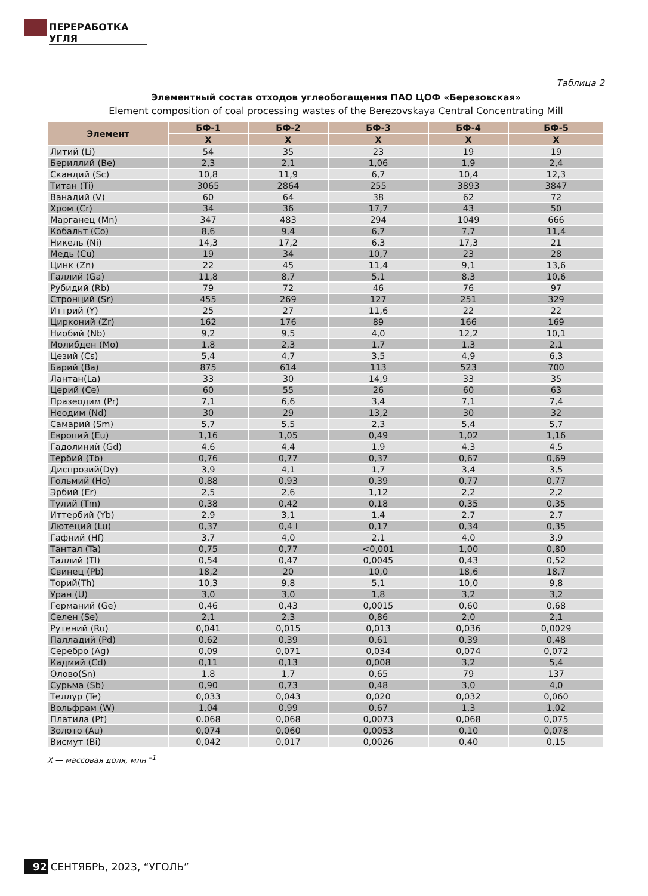ПЕРЕРАБОТКА УГЛЯ
Таблица 2
Элементный состав отходов углеобогащения ПАО ЦОФ «Березовская»
Element composition of coal processing wastes of the Berezovskaya Central Concentrating Mill
| Элемент | БФ-1 | БФ-2 | БФ-3 | БФ-4 | БФ-5 |
| --- | --- | --- | --- | --- | --- |
| | X | X | X | X | X |
| Литий (Li) | 54 | 35 | 23 | 19 | 19 |
| Бериллий (Be) | 2,3 | 2,1 | 1,06 | 1,9 | 2,4 |
| Скандий (Sc) | 10,8 | 11,9 | 6,7 | 10,4 | 12,3 |
| Титан (Ti) | 3065 | 2864 | 255 | 3893 | 3847 |
| Ванадий (V) | 60 | 64 | 38 | 62 | 72 |
| Хром (Cr) | 34 | 36 | 17,7 | 43 | 50 |
| Марганец (Mn) | 347 | 483 | 294 | 1049 | 666 |
| Кобальт (Co) | 8,6 | 9,4 | 6,7 | 7,7 | 11,4 |
| Никель (Ni) | 14,3 | 17,2 | 6,3 | 17,3 | 21 |
| Медь (Cu) | 19 | 34 | 10,7 | 23 | 28 |
| Цинк (Zn) | 22 | 45 | 11,4 | 9,1 | 13,6 |
| Галлий (Ga) | 11,8 | 8,7 | 5,1 | 8,3 | 10,6 |
| Рубидий (Rb) | 79 | 72 | 46 | 76 | 97 |
| Стронций (Sr) | 455 | 269 | 127 | 251 | 329 |
| Иттрий (Y) | 25 | 27 | 11,6 | 22 | 22 |
| Цирконий (Zr) | 162 | 176 | 89 | 166 | 169 |
| Ниобий (Nb) | 9,2 | 9,5 | 4,0 | 12,2 | 10,1 |
| Молибден (Mo) | 1,8 | 2,3 | 1,7 | 1,3 | 2,1 |
| Цезий (Cs) | 5,4 | 4,7 | 3,5 | 4,9 | 6,3 |
| Барий (Ba) | 875 | 614 | 113 | 523 | 700 |
| Лантан(La) | 33 | 30 | 14,9 | 33 | 35 |
| Церий (Ce) | 60 | 55 | 26 | 60 | 63 |
| Празеодим (Pr) | 7,1 | 6,6 | 3,4 | 7,1 | 7,4 |
| Неодим (Nd) | 30 | 29 | 13,2 | 30 | 32 |
| Самарий (Sm) | 5,7 | 5,5 | 2,3 | 5,4 | 5,7 |
| Европий (Eu) | 1,16 | 1,05 | 0,49 | 1,02 | 1,16 |
| Гадолиний (Gd) | 4,6 | 4,4 | 1,9 | 4,3 | 4,5 |
| Тербий (Tb) | 0,76 | 0,77 | 0,37 | 0,67 | 0,69 |
| Диспрозий(Dy) | 3,9 | 4,1 | 1,7 | 3,4 | 3,5 |
| Гольмий (Ho) | 0,88 | 0,93 | 0,39 | 0,77 | 0,77 |
| Эрбий (Er) | 2,5 | 2,6 | 1,12 | 2,2 | 2,2 |
| Тулий (Tm) | 0,38 | 0,42 | 0,18 | 0,35 | 0,35 |
| Иттербий (Yb) | 2,9 | 3,1 | 1,4 | 2,7 | 2,7 |
| Лютеций (Lu) | 0,37 | 0,4 l | 0,17 | 0,34 | 0,35 |
| Гафний (Hf) | 3,7 | 4,0 | 2,1 | 4,0 | 3,9 |
| Тантал (Ta) | 0,75 | 0,77 | <0,001 | 1,00 | 0,80 |
| Таллий (Tl) | 0,54 | 0,47 | 0,0045 | 0,43 | 0,52 |
| Свинец (Pb) | 18,2 | 20 | 10,0 | 18,6 | 18,7 |
| Торий(Th) | 10,3 | 9,8 | 5,1 | 10,0 | 9,8 |
| Уран (U) | 3,0 | 3,0 | 1,8 | 3,2 | 3,2 |
| Германий (Ge) | 0,46 | 0,43 | 0,0015 | 0,60 | 0,68 |
| Селен (Se) | 2,1 | 2,3 | 0,86 | 2,0 | 2,1 |
| Рутений (Ru) | 0,041 | 0,015 | 0,013 | 0,036 | 0,0029 |
| Палладий (Pd) | 0,62 | 0,39 | 0,61 | 0,39 | 0,48 |
| Серебро (Ag) | 0,09 | 0,071 | 0,034 | 0,074 | 0,072 |
| Кадмий (Cd) | 0,11 | 0,13 | 0,008 | 3,2 | 5,4 |
| Олово(Sn) | 1,8 | 1,7 | 0,65 | 79 | 137 |
| Сурьма (Sb) | 0,90 | 0,73 | 0,48 | 3,0 | 4,0 |
| Теллур (Te) | 0,033 | 0,043 | 0,020 | 0,032 | 0,060 |
| Вольфрам (W) | 1,04 | 0,99 | 0,67 | 1,3 | 1,02 |
| Платила (Pt) | 0.068 | 0,068 | 0,0073 | 0,068 | 0,075 |
| Золото (Au) | 0,074 | 0,060 | 0,0053 | 0,10 | 0,078 |
| Висмут (Bi) | 0,042 | 0,017 | 0,0026 | 0,40 | 0,15 |
X — массовая доля, млн <sup>–1</sup>
92 СЕНТЯБРЬ, 2023, “УГОЛЬ”